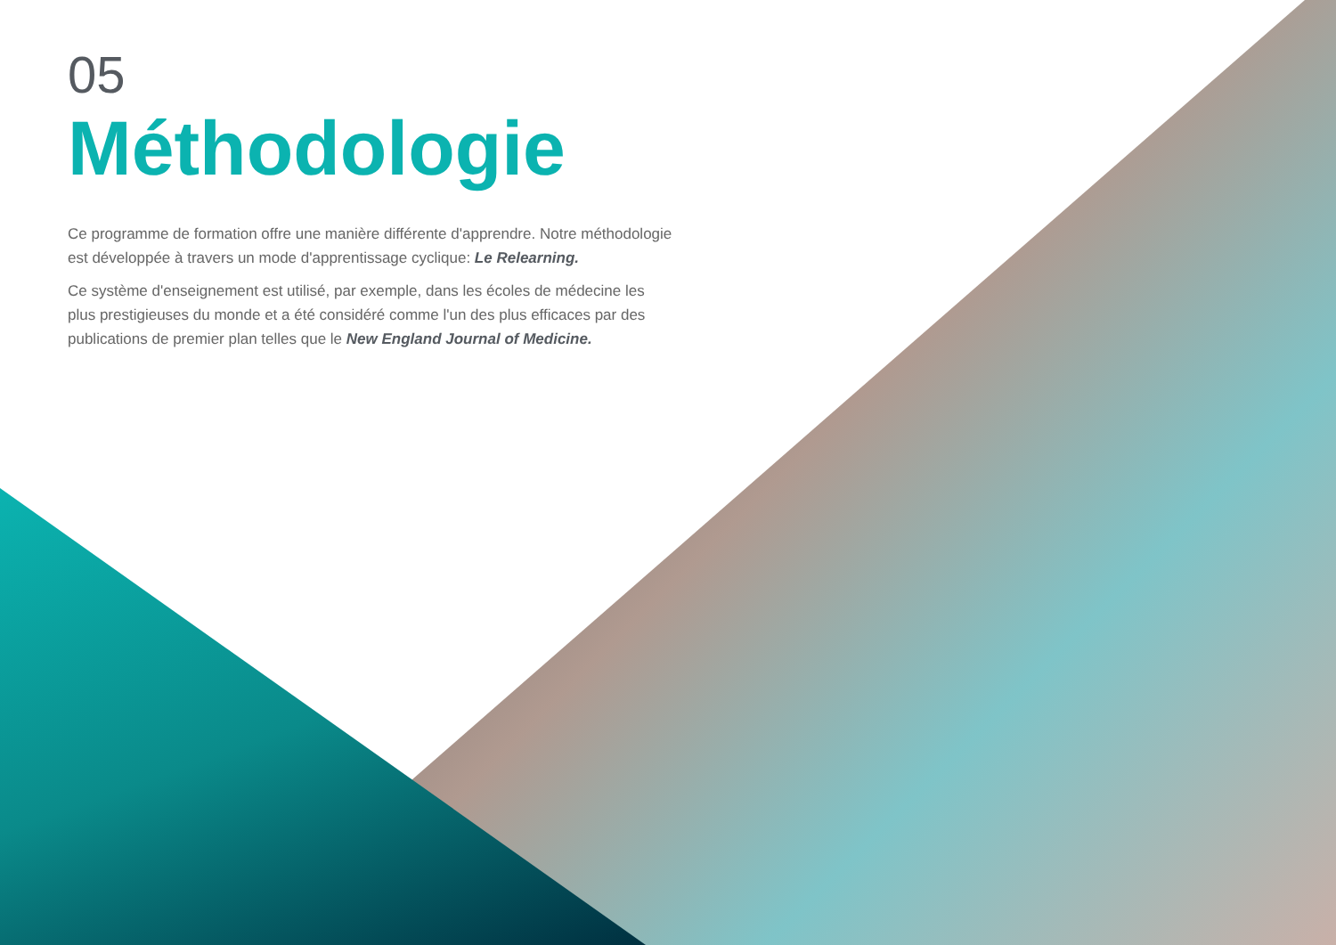05
Méthodologie
Ce programme de formation offre une manière différente d'apprendre. Notre méthodologie est développée à travers un mode d'apprentissage cyclique: Le Relearning.
Ce système d'enseignement est utilisé, par exemple, dans les écoles de médecine les plus prestigieuses du monde et a été considéré comme l'un des plus efficaces par des publications de premier plan telles que le New England Journal of Medicine.